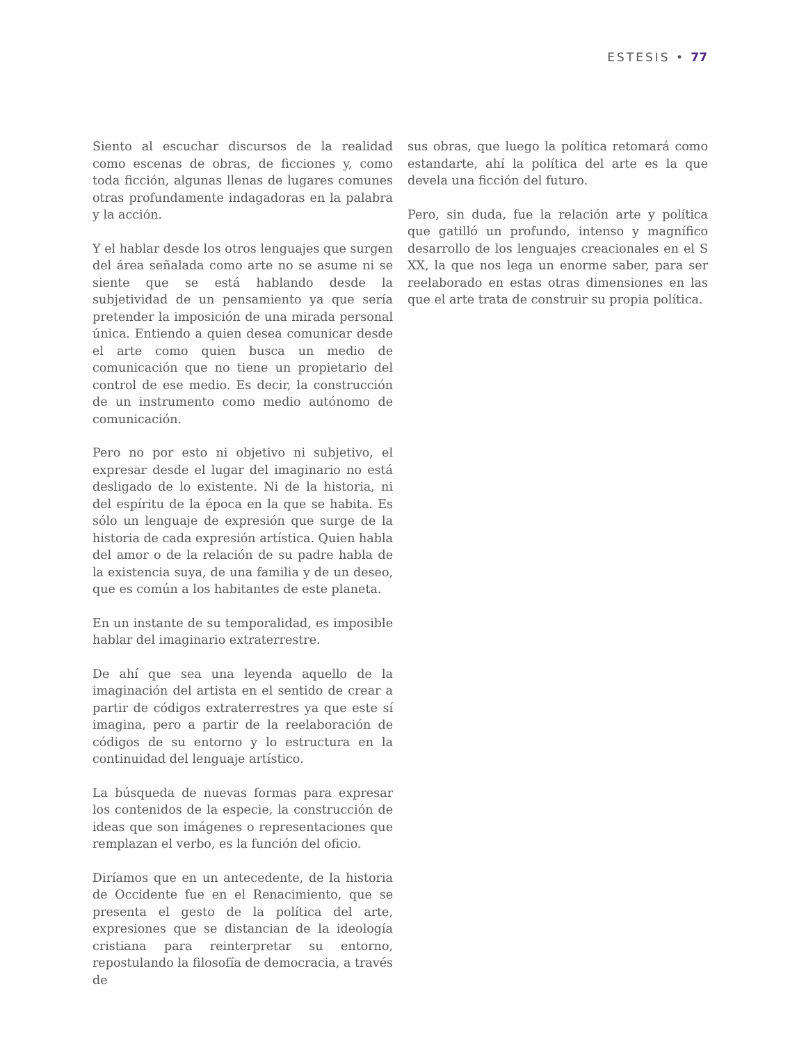ESTESIS • 77
Siento al escuchar discursos de la realidad como escenas de obras, de ficciones y, como toda ficción, algunas llenas de lugares comunes otras profundamente indagadoras en la palabra y la acción.
Y el hablar desde los otros lenguajes que surgen del área señalada como arte no se asume ni se siente que se está hablando desde la subjetividad de un pensamiento ya que sería pretender la imposición de una mirada personal única. Entiendo a quien desea comunicar desde el arte como quien busca un medio de comunicación que no tiene un propietario del control de ese medio. Es decir, la construcción de un instrumento como medio autónomo de comunicación.
Pero no por esto ni objetivo ni subjetivo, el expresar desde el lugar del imaginario no está desligado de lo existente. Ni de la historia, ni del espíritu de la época en la que se habita. Es sólo un lenguaje de expresión que surge de la historia de cada expresión artística. Quien habla del amor o de la relación de su padre habla de la existencia suya, de una familia y de un deseo, que es común a los habitantes de este planeta.
En un instante de su temporalidad, es imposible hablar del imaginario extraterrestre.
De ahí que sea una leyenda aquello de la imaginación del artista en el sentido de crear a partir de códigos extraterrestres ya que este sí imagina, pero a partir de la reelaboración de códigos de su entorno y lo estructura en la continuidad del lenguaje artístico.
La búsqueda de nuevas formas para expresar los contenidos de la especie, la construcción de ideas que son imágenes o representaciones que remplazan el verbo, es la función del oficio.
Diríamos que en un antecedente, de la historia de Occidente fue en el Renacimiento, que se presenta el gesto de la política del arte, expresiones que se distancian de la ideología cristiana para reinterpretar su entorno, repostulando la filosofía de democracia, a través de
sus obras, que luego la política retomará como estandarte, ahí la política del arte es la que devela una ficción del futuro.
Pero, sin duda, fue la relación arte y política que gatilló un profundo, intenso y magnífico desarrollo de los lenguajes creacionales en el S XX, la que nos lega un enorme saber, para ser reelaborado en estas otras dimensiones en las que el arte trata de construir su propia política.